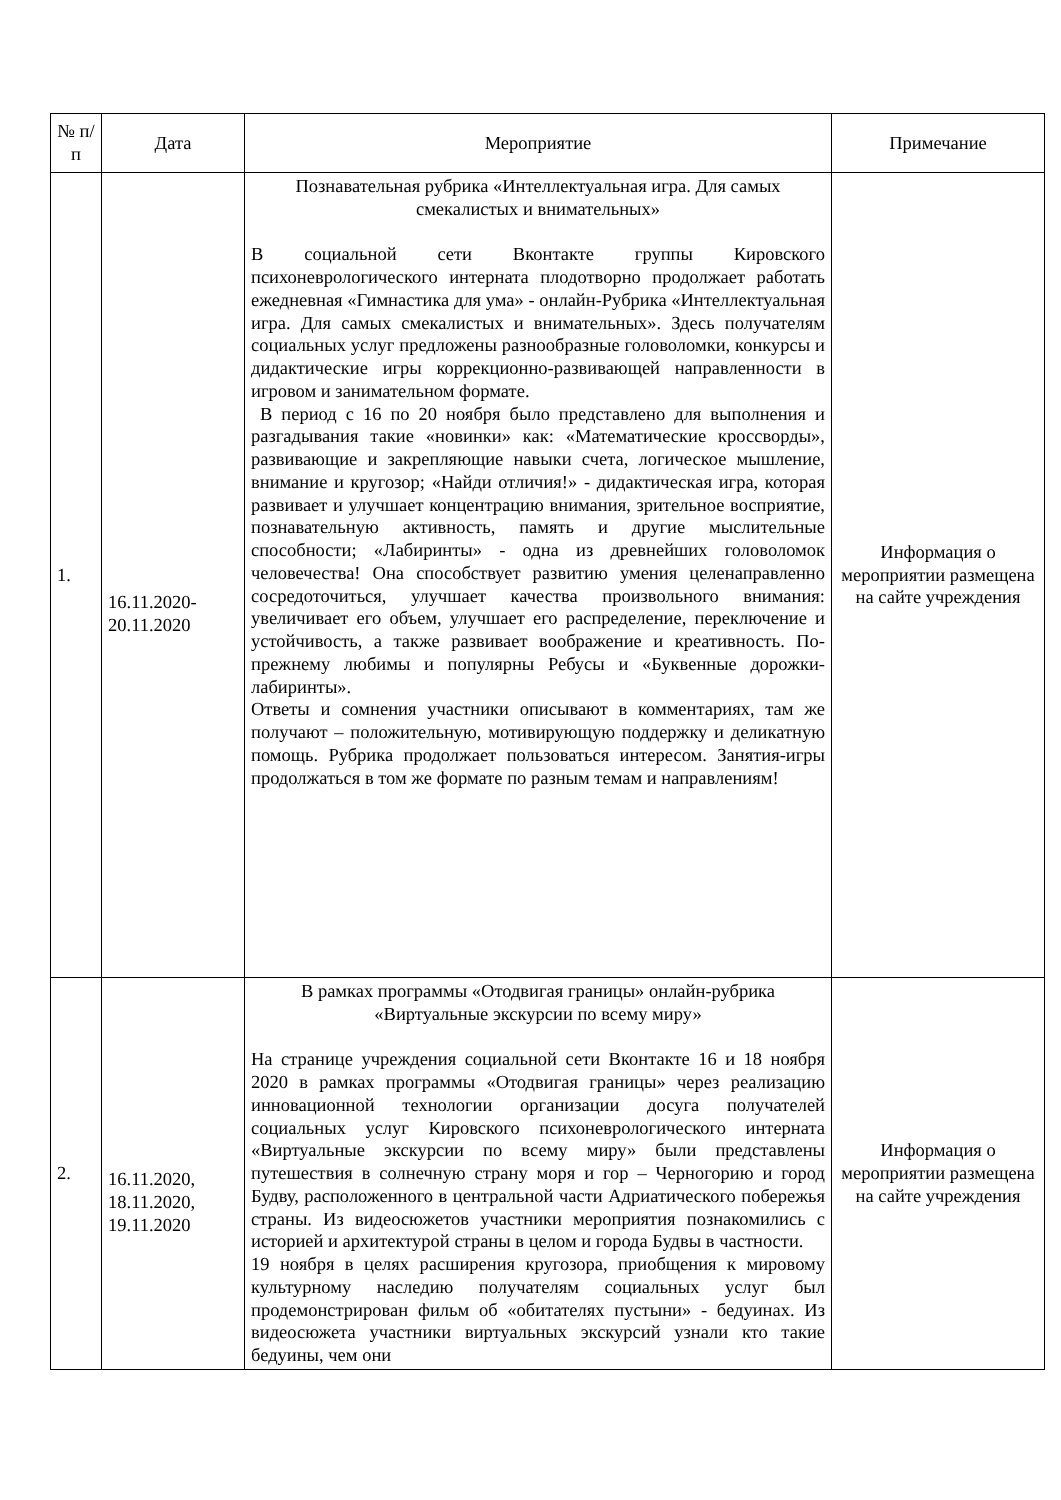| № п/п | Дата | Мероприятие | Примечание |
| --- | --- | --- | --- |
| 1. | 16.11.2020- 20.11.2020 | Познавательная рубрика «Интеллектуальная игра. Для самых смекалистых и внимательных» В социальной сети Вконтакте группы Кировского психоневрологического интерната плодотворно продолжает работать ежедневная «Гимнастика для ума» - онлайн-Рубрика «Интеллектуальная игра. Для самых смекалистых и внимательных». Здесь получателям социальных услуг предложены разнообразные головоломки, конкурсы и дидактические игры коррекционно-развивающей направленности в игровом и занимательном формате. В период с 16 по 20 ноября было представлено для выполнения и разгадывания такие «новинки» как: «Математические кроссворды», развивающие и закрепляющие навыки счета, логическое мышление, внимание и кругозор; «Найди отличия!» - дидактическая игра, которая развивает и улучшает концентрацию внимания, зрительное восприятие, познавательную активность, память и другие мыслительные способности; «Лабиринты» - одна из древнейших головоломок человечества! Она способствует развитию умения целенаправленно сосредоточиться, улучшает качества произвольного внимания: увеличивает его объем, улучшает его распределение, переключение и устойчивость, а также развивает воображение и креативность. По-прежнему любимы и популярны Ребусы и «Буквенные дорожки-лабиринты». Ответы и сомнения участники описывают в комментариях, там же получают – положительную, мотивирующую поддержку и деликатную помощь. Рубрика продолжает пользоваться интересом. Занятия-игры продолжаться в том же формате по разным темам и направлениям! | Информация о мероприятии размещена на сайте учреждения |
| 2. | 16.11.2020, 18.11.2020, 19.11.2020 | В рамках программы «Отодвигая границы» онлайн-рубрика «Виртуальные экскурсии по всему миру» На странице учреждения социальной сети Вконтакте 16 и 18 ноября 2020 в рамках программы «Отодвигая границы» через реализацию инновационной технологии организации досуга получателей социальных услуг Кировского психоневрологического интерната «Виртуальные экскурсии по всему миру» были представлены путешествия в солнечную страну моря и гор – Черногорию и город Будву, расположенного в центральной части Адриатического побережья страны. Из видеосюжетов участники мероприятия познакомились с историей и архитектурой страны в целом и города Будвы в частности. 19 ноября в целях расширения кругозора, приобщения к мировому культурному наследию получателям социальных услуг был продемонстрирован фильм об «обитателях пустыни» - бедуинах. Из видеосюжета участники виртуальных экскурсий узнали кто такие бедуины, чем они | Информация о мероприятии размещена на сайте учреждения |